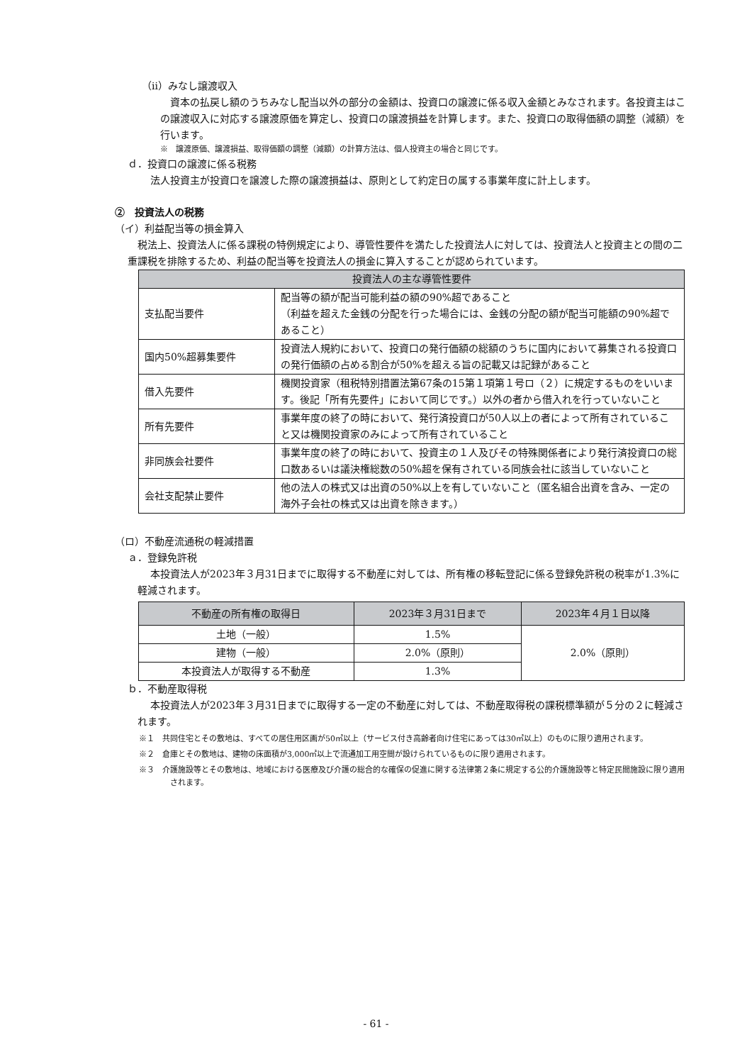（ⅱ）みなし譲渡収入
資本の払戻し額のうちみなし配当以外の部分の金額は、投資口の譲渡に係る収入金額とみなされます。各投資主はこの譲渡収入に対応する譲渡原価を算定し、投資口の譲渡損益を計算します。また、投資口の取得価額の調整（減額）を行います。
※　譲渡原価、譲渡損益、取得価額の調整（減額）の計算方法は、個人投資主の場合と同じです。
ｄ．投資口の譲渡に係る税務
法人投資主が投資口を譲渡した際の譲渡損益は、原則として約定日の属する事業年度に計上します。
②　投資法人の税務
（イ）利益配当等の損金算入
税法上、投資法人に係る課税の特例規定により、導管性要件を満たした投資法人に対しては、投資法人と投資主との間の二重課税を排除するため、利益の配当等を投資法人の損金に算入することが認められています。
| 投資法人の主な導管性要件 | |
| --- | --- |
| 支払配当要件 | 配当等の額が配当可能利益の額の90%超であること （利益を超えた金銭の分配を行った場合には、金銭の分配の額が配当可能額の90%超であること） |
| 国内50%超募集要件 | 投資法人規約において、投資口の発行価額の総額のうちに国内において募集される投資口の発行価額の占める割合が50%を超える旨の記載又は記録があること |
| 借入先要件 | 機関投資家（租税特別措置法第67条の15第１項第１号ロ（２）に規定するものをいいます。後記「所有先要件」において同じです。）以外の者から借入れを行っていないこと |
| 所有先要件 | 事業年度の終了の時において、発行済投資口が50人以上の者によって所有されていること又は機関投資家のみによって所有されていること |
| 非同族会社要件 | 事業年度の終了の時において、投資主の１人及びその特殊関係者により発行済投資口の総口数あるいは議決権総数の50%超を保有されている同族会社に該当していないこと |
| 会社支配禁止要件 | 他の法人の株式又は出資の50%以上を有していないこと（匿名組合出資を含み、一定の海外子会社の株式又は出資を除きます。） |
（ロ）不動産流通税の軽減措置
ａ．登録免許税
本投資法人が2023年３月31日までに取得する不動産に対しては、所有権の移転登記に係る登録免許税の税率が1.3%に軽減されます。
| 不動産の所有権の取得日 | 2023年３月31日まで | 2023年４月１日以降 |
| --- | --- | --- |
| 土地（一般） | 1.5% | 2.0%（原則） |
| 建物（一般） | 2.0%（原則） | |
| 本投資法人が取得する不動産 | 1.3% | |
ｂ．不動産取得税
本投資法人が2023年３月31日までに取得する一定の不動産に対しては、不動産取得税の課税標準額が５分の２に軽減されます。
※１　共同住宅とその敷地は、すべての居住用区画が50㎡以上（サービス付き高齢者向け住宅にあっては30㎡以上）のものに限り適用されます。
※２　倉庫とその敷地は、建物の床面積が3,000㎡以上で流通加工用空間が設けられているものに限り適用されます。
※３　介護施設等とその敷地は、地域における医療及び介護の総合的な確保の促進に関する法律第２条に規定する公的介護施設等と特定民間施設に限り適用されます。
- 61 -